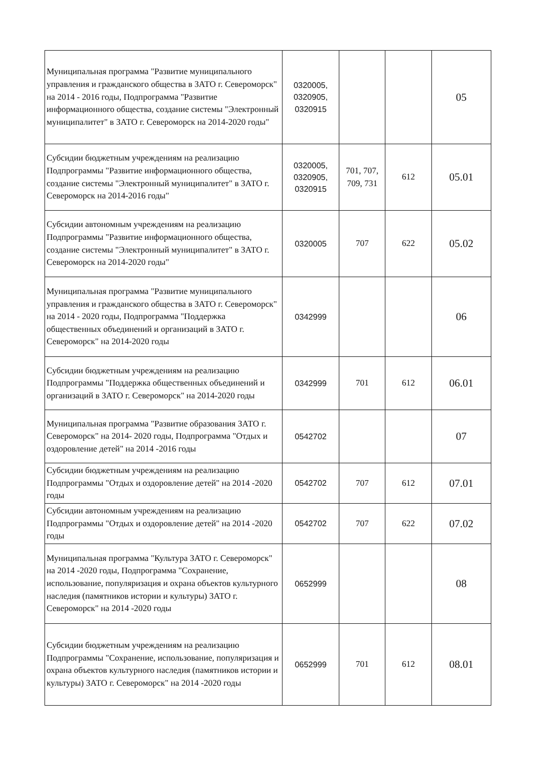| Муниципальная программа "Развитие муниципального управления и гражданского общества в ЗАТО г. Североморск" на 2014 - 2016 годы, Подпрограмма "Развитие информационного общества, создание системы "Электронный муниципалитет" в ЗАТО г. Североморск на 2014-2020 годы" | 0320005, 0320905, 0320915 | | | 05 |
| Субсидии бюджетным учреждениям на реализацию Подпрограммы "Развитие информационного общества, создание системы "Электронный муниципалитет" в ЗАТО г. Североморск на 2014-2016 годы" | 0320005, 0320905, 0320915 | 701, 707, 709, 731 | 612 | 05.01 |
| Субсидии автономным учреждениям на реализацию Подпрограммы "Развитие информационного общества, создание системы "Электронный муниципалитет" в ЗАТО г. Североморск на 2014-2020 годы" | 0320005 | 707 | 622 | 05.02 |
| Муниципальная программа "Развитие муниципального управления и гражданского общества в ЗАТО г. Североморск" на 2014 - 2020 годы, Подпрограмма "Поддержка общественных объединений и организаций в ЗАТО г. Североморск" на 2014-2020 годы | 0342999 | | | 06 |
| Субсидии бюджетным учреждениям на реализацию Подпрограммы "Поддержка общественных объединений и организаций в ЗАТО г. Североморск" на 2014-2020 годы | 0342999 | 701 | 612 | 06.01 |
| Муниципальная программа "Развитие образования ЗАТО г. Североморск" на 2014- 2020 годы, Подпрограмма "Отдых и оздоровление детей" на 2014 -2016 годы | 0542702 | | | 07 |
| Субсидии бюджетным учреждениям на реализацию Подпрограммы "Отдых и оздоровление детей" на 2014 -2020 годы | 0542702 | 707 | 612 | 07.01 |
| Субсидии автономным учреждениям на реализацию Подпрограммы "Отдых и оздоровление детей" на 2014 -2020 годы | 0542702 | 707 | 622 | 07.02 |
| Муниципальная программа "Культура ЗАТО г. Североморск" на 2014 -2020 годы, Подпрограмма "Сохранение, использование, популяризация и охрана объектов культурного наследия (памятников истории и культуры) ЗАТО г. Североморск" на 2014 -2020 годы | 0652999 | | | 08 |
| Субсидии бюджетным учреждениям на реализацию Подпрограммы "Сохранение, использование, популяризация и охрана объектов культурного наследия (памятников истории и культуры) ЗАТО г. Североморск" на 2014 -2020 годы | 0652999 | 701 | 612 | 08.01 |